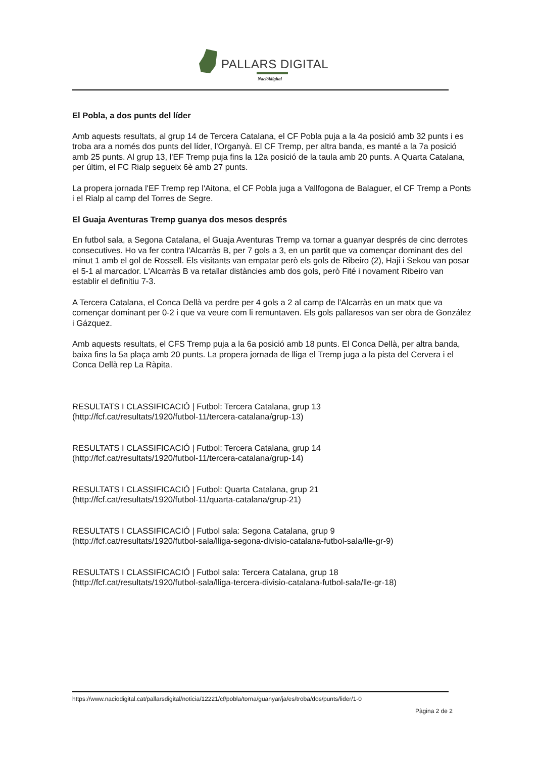PALLARS DIGITAL
Nacióidigital
El Pobla, a dos punts del líder
Amb aquests resultats, al grup 14 de Tercera Catalana, el CF Pobla puja a la 4a posició amb 32 punts i es troba ara a només dos punts del líder, l'Organyà. El CF Tremp, per altra banda, es manté a la 7a posició amb 25 punts. Al grup 13, l'EF Tremp puja fins la 12a posició de la taula amb 20 punts. A Quarta Catalana, per últim, el FC Rialp segueix 6è amb 27 punts.
La propera jornada l'EF Tremp rep l'Aitona, el CF Pobla juga a Vallfogona de Balaguer, el CF Tremp a Ponts i el Rialp al camp del Torres de Segre.
El Guaja Aventuras Tremp guanya dos mesos després
En futbol sala, a Segona Catalana, el Guaja Aventuras Tremp va tornar a guanyar després de cinc derrotes consecutives. Ho va fer contra l'Alcarràs B, per 7 gols a 3, en un partit que va començar dominant des del minut 1 amb el gol de Rossell. Els visitants van empatar però els gols de Ribeiro (2), Haji i Sekou van posar el 5-1 al marcador. L'Alcarràs B va retallar distàncies amb dos gols, però Fité i novament Ribeiro van establir el definitiu 7-3.
A Tercera Catalana, el Conca Dellà va perdre per 4 gols a 2 al camp de l'Alcarràs en un matx que va començar dominant per 0-2 i que va veure com li remuntaven. Els gols pallaresos van ser obra de González i Gázquez.
Amb aquests resultats, el CFS Tremp puja a la 6a posició amb 18 punts. El Conca Dellà, per altra banda, baixa fins la 5a plaça amb 20 punts. La propera jornada de lliga el Tremp juga a la pista del Cervera i el Conca Dellà rep La Ràpita.
RESULTATS I CLASSIFICACIÓ | Futbol: Tercera Catalana, grup 13
(http://fcf.cat/resultats/1920/futbol-11/tercera-catalana/grup-13)
RESULTATS I CLASSIFICACIÓ | Futbol: Tercera Catalana, grup 14
(http://fcf.cat/resultats/1920/futbol-11/tercera-catalana/grup-14)
RESULTATS I CLASSIFICACIÓ | Futbol: Quarta Catalana, grup 21
(http://fcf.cat/resultats/1920/futbol-11/quarta-catalana/grup-21)
RESULTATS I CLASSIFICACIÓ | Futbol sala: Segona Catalana, grup 9
(http://fcf.cat/resultats/1920/futbol-sala/lliga-segona-divisio-catalana-futbol-sala/lle-gr-9)
RESULTATS I CLASSIFICACIÓ | Futbol sala: Tercera Catalana, grup 18
(http://fcf.cat/resultats/1920/futbol-sala/lliga-tercera-divisio-catalana-futbol-sala/lle-gr-18)
https://www.naciodigital.cat/pallarsdigital/noticia/12221/cf/pobla/torna/guanyar/ja/es/troba/dos/punts/lider/1-0
Pàgina 2 de 2